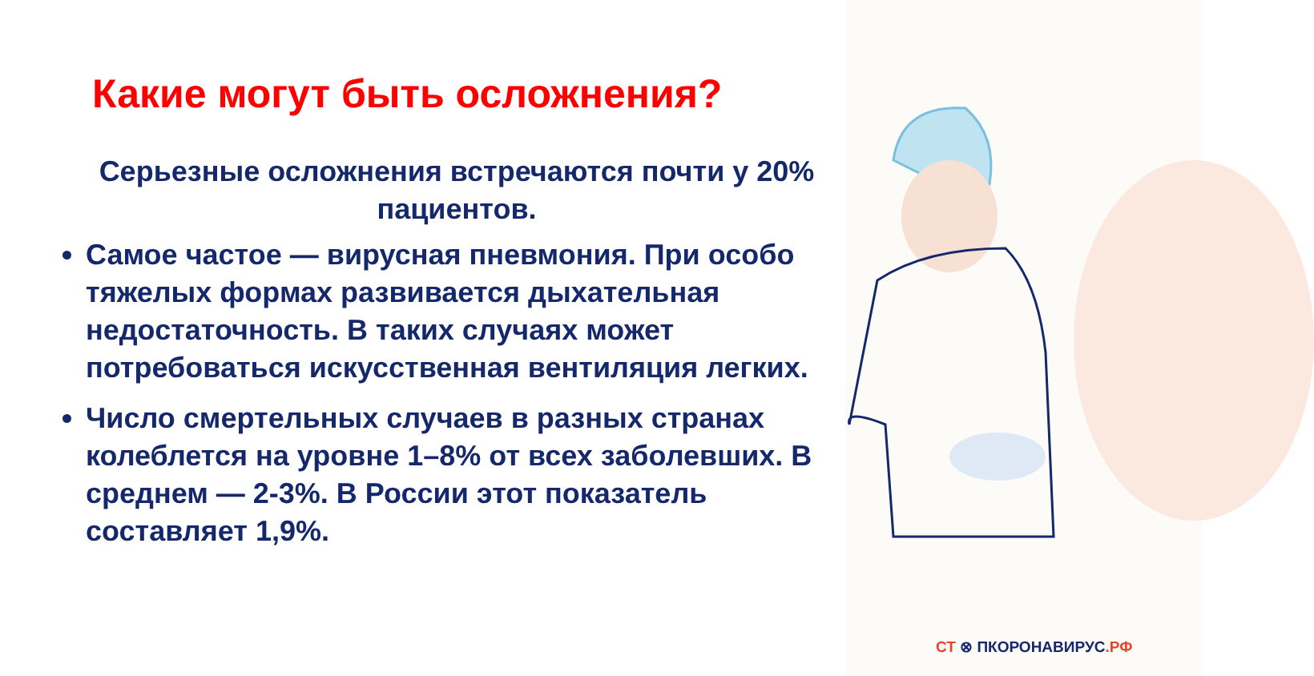Какие могут быть осложнения?
Серьезные осложнения встречаются почти у 20% пациентов.
Самое частое — вирусная пневмония. При особо тяжелых формах развивается дыхательная недостаточность. В таких случаях может потребоваться искусственная вентиляция легких.
Число смертельных случаев в разных странах колеблется на уровне 1–8% от всех заболевших. В среднем — 2-3%. В России этот показатель составляет 1,9%.
СТ ⊗ ПКОРОНАВИРУС.РФ